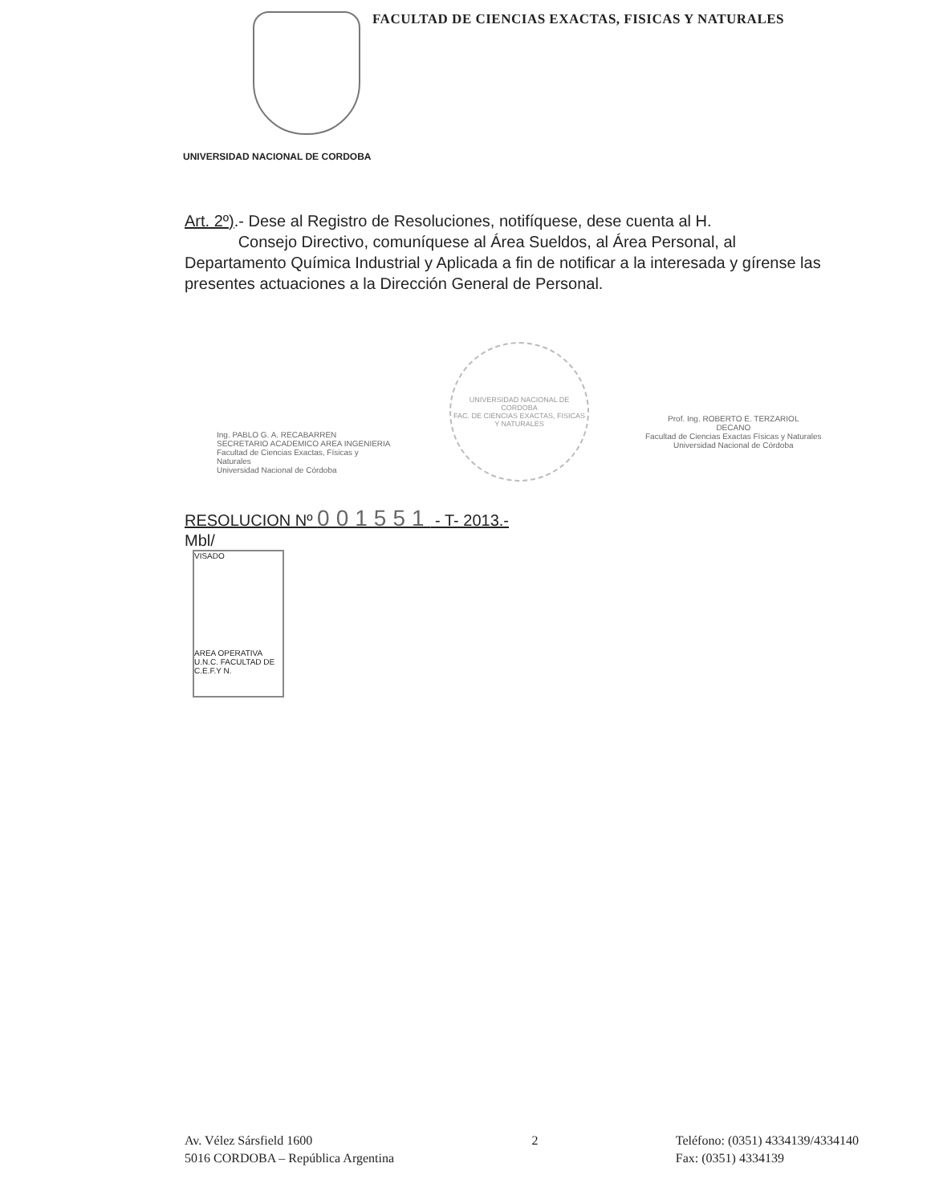FACULTAD DE CIENCIAS EXACTAS, FISICAS Y NATURALES
UNIVERSIDAD NACIONAL DE CORDOBA
Art. 2º).- Dese al Registro de Resoluciones, notifíquese, dese cuenta al H.
Consejo Directivo, comuníquese al Área Sueldos, al Área Personal, al Departamento Química Industrial y Aplicada a fin de notificar a la interesada y gírense las presentes actuaciones a la Dirección General de Personal.
Ing. PABLO G. A. RECABARREN
SECRETARIO ACADEMICO AREA INGENIERIA
Facultad de Ciencias Exactas, Físicas y Naturales
Universidad Nacional de Córdoba
UNIVERSIDAD NACIONAL DE CORDOBA
FAC. DE CIENCIAS EXACTAS, FISICAS Y NATURALES
Prof. Ing. ROBERTO E. TERZARIOL
DECANO
Facultad de Ciencias Exactas Físicas y Naturales
Universidad Nacional de Córdoba
RESOLUCION Nº 001551 - T- 2013.-
Mbl/
VISADO
AREA OPERATIVA
U.N.C. FACULTAD DE C.E.F.Y N.
Av. Vélez Sársfield 1600
5016 CORDOBA – República Argentina
2 Teléfono: (0351) 4334139/4334140
Fax: (0351) 4334139